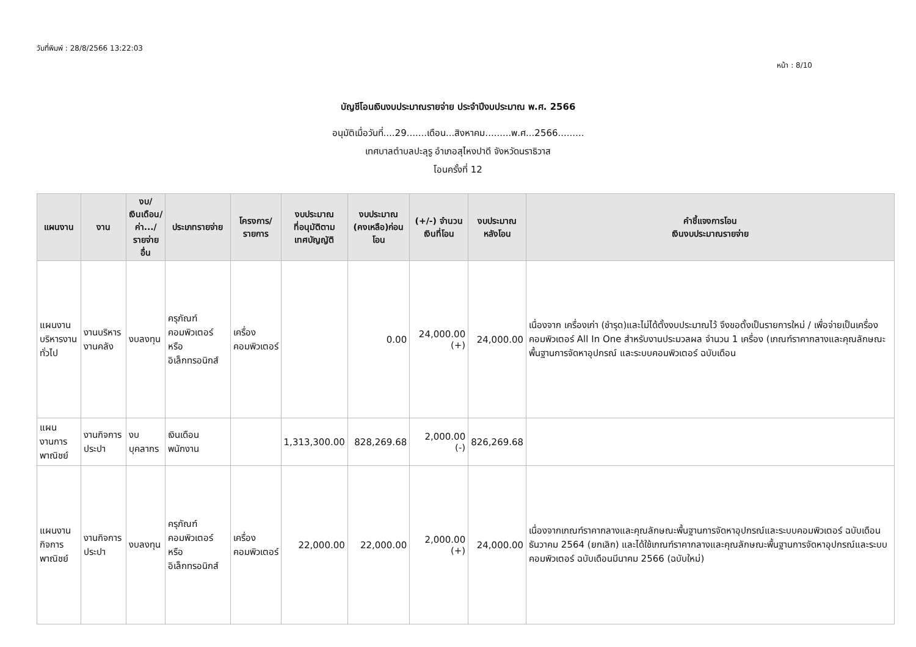วันที่พิมพ์ : 28/8/2566 13:22:03
หน้า : 8/10
บัญชีโอนเงินงบประมาณรายจ่าย ประจำปีงบประมาณ พ.ศ. 2566
อนุมัติเมื่อวันที่....29.......เดือน...สิงหาคม.........พ.ศ...2566.........
เทศบาลตำบลปะลุรู อำเภอสุไหงปาดี จังหวัดนราธิวาส
โอนครั้งที่ 12
| แผนงาน | งาน | งบ/ เงินเดือน/ ค่า.../ รายจ่ายอื่น | ประเภทรายจ่าย | โครงการ/ รายการ | งบประมาณ ที่อนุมัติตาม เทศบัญญัติ | งบประมาณ (คงเหลือ)ก่อนโอน | (+/-) จำนวน เงินที่โอน | งบประมาณ หลังโอน | คำชี้แจงการโอน เงินงบประมาณรายจ่าย |
| --- | --- | --- | --- | --- | --- | --- | --- | --- | --- |
| แผนงาน บริหารงานทั่วไป | งานบริหารงานคลัง | งบลงทุน | ครุภัณฑ์คอมพิวเตอร์ หรืออิเล็กทรอนิกส์ | เครื่อง คอมพิวเตอร์ | | 0.00 | 24,000.00 (+) | 24,000.00 | เนื่องจาก เครื่องเก่า (ชำรุด)และไม่ได้ตั้งงบประมาณไว้ จึงขอตั้งเป็นรายการใหม่ / เพื่อจ่ายเป็นเครื่องคอมพิวเตอร์ All In One สำหรับงานประมวลผล จำนวน 1 เครื่อง (เกณฑ์ราคากลางและคุณลักษณะพื้นฐานการจัดหาอุปกรณ์ และระบบคอมพิวเตอร์ ฉบับเดือน |
| แผนงานการ พาณิชย์ | งานกิจการประปา | งบบุคลากร | เงินเดือนพนักงาน | | 1,313,300.00 | 828,269.68 | 2,000.00 (-) | 826,269.68 | |
| แผนงาน กิจการพาณิชย์ | งานกิจการประปา | งบลงทุน | ครุภัณฑ์คอมพิวเตอร์ หรืออิเล็กทรอนิกส์ | เครื่อง คอมพิวเตอร์ | 22,000.00 | 22,000.00 | 2,000.00 (+) | 24,000.00 | เนื่องจากเกณฑ์ราคากลางและคุณลักษณะพื้นฐานการจัดหาอุปกรณ์และระบบคอมพิวเตอร์ ฉบับเดือนธันวาคม 2564 (ยกเลิก) และได้ใช้เกณฑ์ราคากลางและคุณลักษณะพื้นฐานการจัดหาอุปกรณ์และระบบคอมพิวเตอร์ ฉบับเดือนมีนาคม 2566 (ฉบับใหม่) |